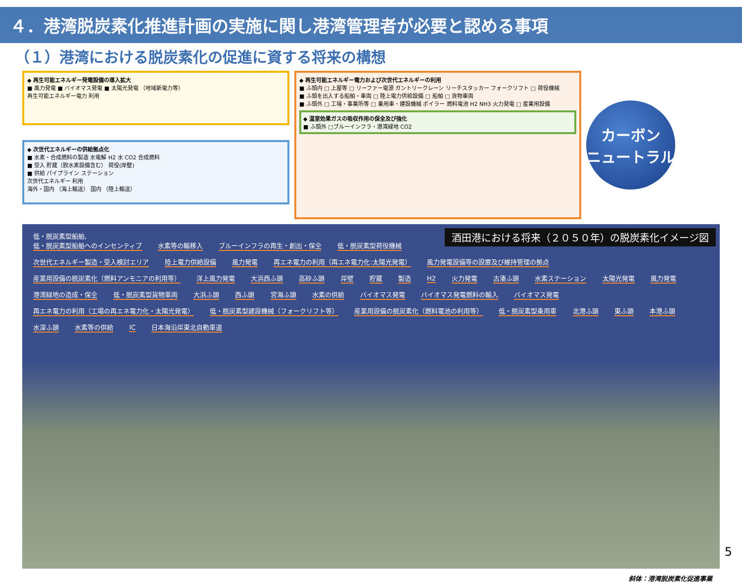４．港湾脱炭素化推進計画の実施に関し港湾管理者が必要と認める事項
（１）港湾における脱炭素化の促進に資する将来の構想
◆ 再生可能エネルギー発電設備の導入拡大
■ 風力発電 ■ バイオマス発電 ■ 太陽光発電 （地域新電力等）
再生可能エネルギー電力 利用
◆ 次世代エネルギーの供給拠点化
■ 水素・合成燃料の製造 水電解 H2 水 CO2 合成燃料
■ 受入 貯蔵（脱水素設備含む） 荷役(岸壁)
■ 供給 パイプライン ステーション
次世代エネルギー 利用
海外・国内 （海上輸送） 国内 （陸上輸送）
◆ 再生可能エネルギー電力および次世代エネルギーの利用
■ ふ頭内 □ 上屋等 □ リーファー電源 ガントリークレーン リーチスタッカー フォークリフト □ 荷役機械
■ ふ頭を出入する船舶・車両 □ 陸上電力供給設備 □ 船舶 □ 貨物車両
■ ふ頭外 □ 工場・事業所等 □ 乗用車・建設機械 ボイラー 燃料電池 H2 NH3 火力発電 □ 産業用設備
◆ 温室効果ガスの吸収作用の保全及び強化
■ ふ頭外 □ブルーインフラ・港湾緑地 CO2
カーボン
ニュートラル
酒田港における将来（２０５０年）の脱炭素化イメージ図
低・脱炭素型船舶,
低・脱炭素型船舶へのインセンティブ 水素等の輸移入 ブルーインフラの再生・創出・保全 低・脱炭素型荷役機械 次世代エネルギー製造・受入検討エリア 陸上電力供給設備 風力発電 再エネ電力の利用（再エネ電力化:太陽光発電） 風力発電設備等の設置及び維持管理の拠点 産業用設備の脱炭素化（燃料アンモニアの利用等） 洋上風力発電 大浜西ふ頭 高砂ふ頭 岸壁 貯蔵 製造 H2 火力発電 古湊ふ頭 水素ステーション 太陽光発電 風力発電 港湾緑地の造成・保全 低・脱炭素型貨物車両 大浜ふ頭 西ふ頭 宮海ふ頭 水素の供給 バイオマス発電 バイオマス発電燃料の輸入 バイオマス発電 再エネ電力の利用（工場の再エネ電力化・太陽光発電） 低・脱炭素型建設機械（フォークリフト等） 産業用設備の脱炭素化（燃料電池の利用等） 低・脱炭素型乗用車 北港ふ頭 東ふ頭 本港ふ頭 水深ふ頭 水素等の供給 IC 日本海沿岸東北自動車道
斜体：港湾脱炭素化促進事業
5